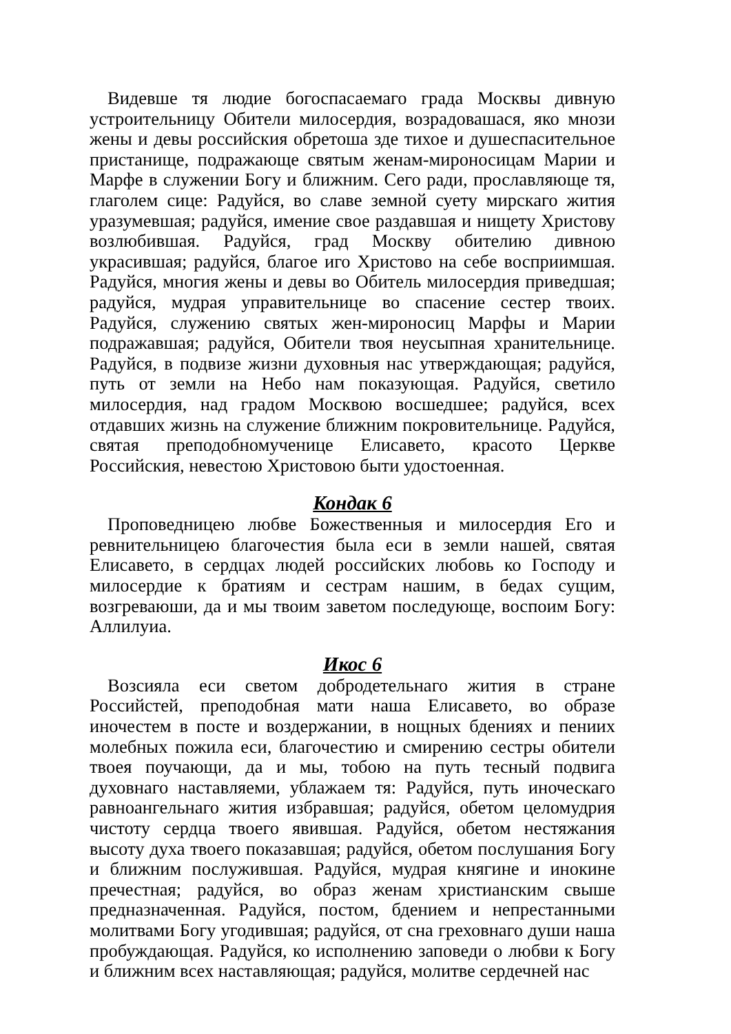Видевше тя людие богоспасаемаго града Москвы дивную устроительницу Обители милосердия, возрадовашася, яко мнози жены и девы российския обретоша зде тихое и душеспасительное пристанище, подражающе святым женам-мироносицам Марии и Марфе в служении Богу и ближним. Сего ради, прославляюще тя, глаголем сице: Радуйся, во славе земной суету мирскаго жития уразумевшая; радуйся, имение свое раздавшая и нищету Христову возлюбившая. Радуйся, град Москву обителию дивною украсившая; радуйся, благое иго Христово на себе восприимшая. Радуйся, многия жены и девы во Обитель милосердия приведшая; радуйся, мудрая управительнице во спасение сестер твоих. Радуйся, служению святых жен-мироносиц Марфы и Марии подражавшая; радуйся, Обители твоя неусыпная хранительнице. Радуйся, в подвизе жизни духовныя нас утверждающая; радуйся, путь от земли на Небо нам показующая. Радуйся, светило милосердия, над градом Москвою восшедшее; радуйся, всех отдавших жизнь на служение ближним покровительнице. Радуйся, святая преподобномученице Елисавето, красото Церкве Российския, невестою Христовою быти удостоенная.
Кондак 6
Проповедницею любве Божественныя и милосердия Его и ревнительницею благочестия была еси в земли нашей, святая Елисавето, в сердцах людей российских любовь ко Господу и милосердие к братиям и сестрам нашим, в бедах сущим, возгреваюши, да и мы твоим заветом последующе, воспоим Богу: Аллилуиа.
Икос 6
Возсияла еси светом добродетельнаго жития в стране Российстей, преподобная мати наша Елисавето, во образе иночестем в посте и воздержании, в нощных бдениях и пениих молебных пожила еси, благочестию и смирению сестры обители твоея поучающи, да и мы, тобою на путь тесный подвига духовнаго наставляеми, ублажаем тя: Радуйся, путь иноческаго равноангельнаго жития избравшая; радуйся, обетом целомудрия чистоту сердца твоего явившая. Радуйся, обетом нестяжания высоту духа твоего показавшая; радуйся, обетом послушания Богу и ближним послужившая. Радуйся, мудрая княгине и инокине пречестная; радуйся, во образ женам христианским свыше предназначенная. Радуйся, постом, бдением и непрестанными молитвами Богу угодившая; радуйся, от сна греховнаго души наша пробуждающая. Радуйся, ко исполнению заповеди о любви к Богу и ближним всех наставляющая; радуйся, молитве сердечней нас